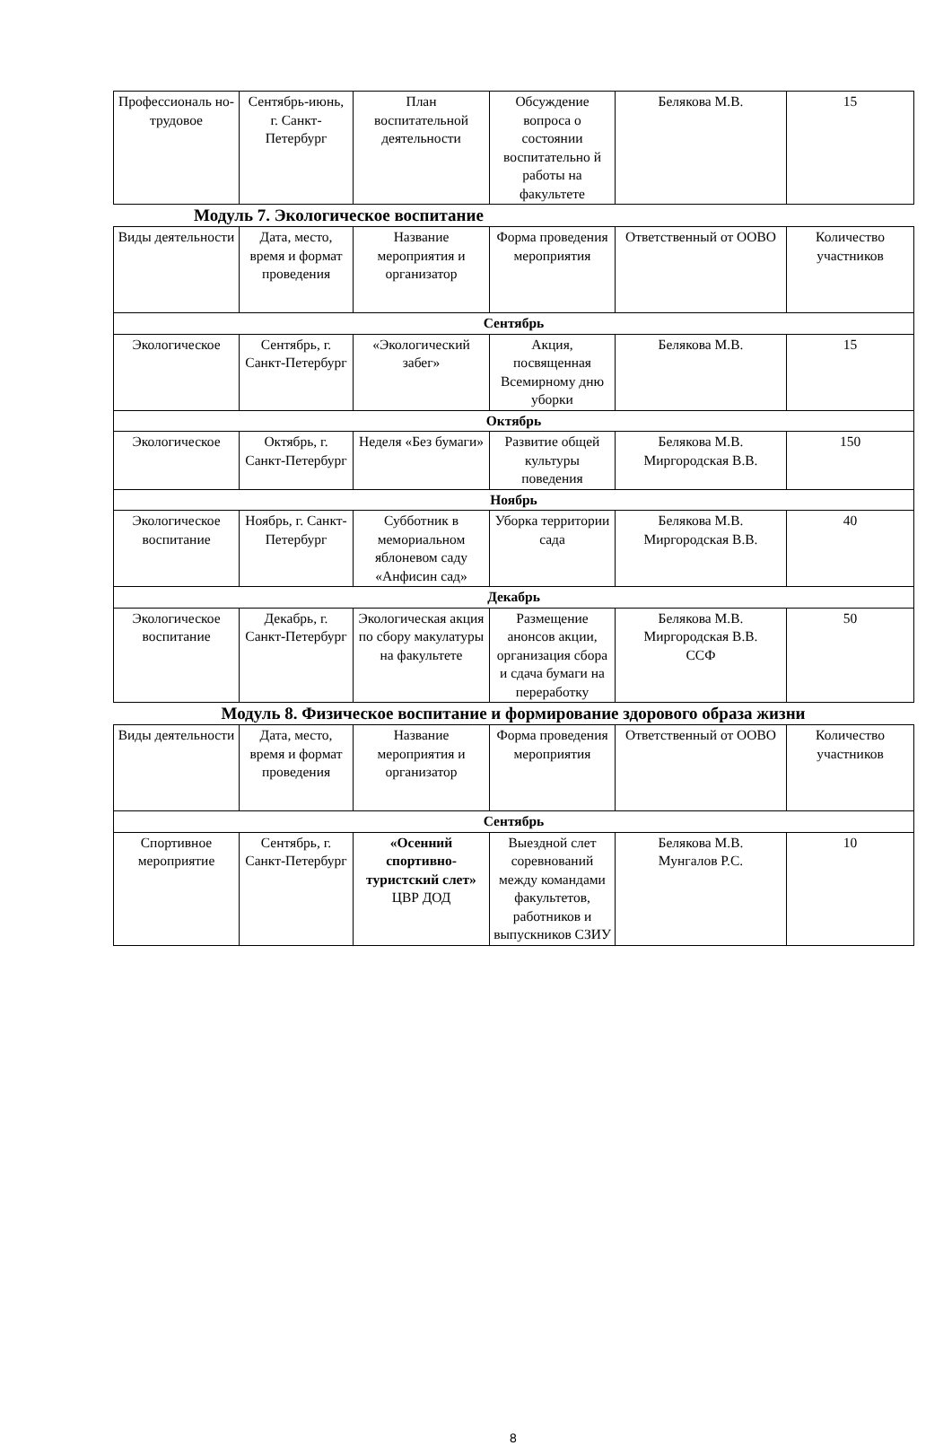| Профессиональ но-трудовое | Сентябрь-июнь, г. Санкт-Петербург | План воспитательной деятельности | Обсуждение вопроса о состоянии воспитательно й работы на факультете | Белякова М.В. | 15 |
Модуль 7. Экологическое воспитание
| Виды деятельности | Дата, место, время и формат проведения | Название мероприятия и организатор | Форма проведения мероприятия | Ответственный от ООВО | Количество участников |
| Сентябрь | | | | | |
| Экологическое | Сентябрь, г. Санкт-Петербург | «Экологический забег» | Акция, посвященная Всемирному дню уборки | Белякова М.В. | 15 |
| Октябрь | | | | | |
| Экологическое | Октябрь, г. Санкт-Петербург | Неделя «Без бумаги» | Развитие общей культуры поведения | Белякова М.В. Миргородская В.В. | 150 |
| Ноябрь | | | | | |
| Экологическое воспитание | Ноябрь, г. Санкт-Петербург | Субботник в мемориальном яблоневом саду «Анфисин сад» | Уборка территории сада | Белякова М.В. Миргородская В.В. | 40 |
| Декабрь | | | | | |
| Экологическое воспитание | Декабрь, г. Санкт-Петербург | Экологическая акция по сбору макулатуры на факультете | Размещение анонсов акции, организация сбора и сдача бумаги на переработку | Белякова М.В. Миргородская В.В. ССФ | 50 |
Модуль 8. Физическое воспитание и формирование здорового образа жизни
| Виды деятельности | Дата, место, время и формат проведения | Название мероприятия и организатор | Форма проведения мероприятия | Ответственный от ООВО | Количество участников |
| Сентябрь | | | | | |
| Спортивное мероприятие | Сентябрь, г. Санкт-Петербург | «Осенний спортивно-туристский слет» ЦВР ДОД | Выездной слет соревнований между командами факультетов, работников и выпускников СЗИУ | Белякова М.В. Мунгалов Р.С. | 10 |
8